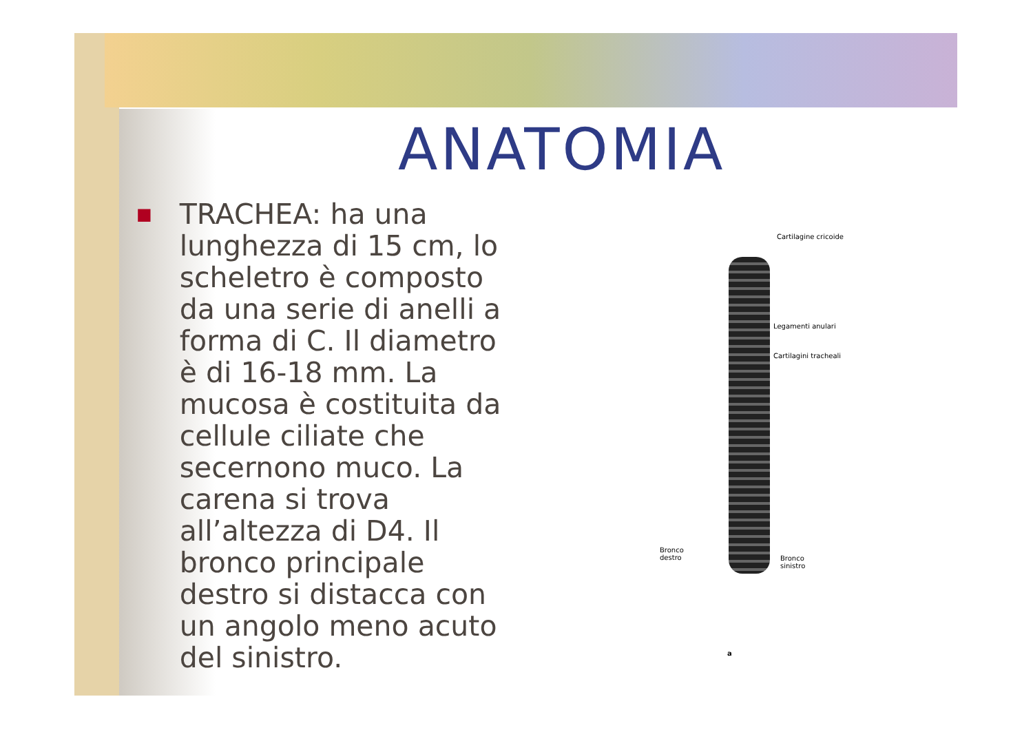ANATOMIA
■
TRACHEA: ha una lunghezza di 15 cm, lo scheletro è composto da una serie di anelli a forma di C. Il diametro è di 16-18 mm. La mucosa è costituita da cellule ciliate che secernono muco. La carena si trova all’altezza di D4. Il bronco principale destro si distacca con un angolo meno acuto del sinistro.
Cartilagine cricoide
Legamenti anulari
Cartilagini tracheali
Bronco
destro Bronco
sinistro
a